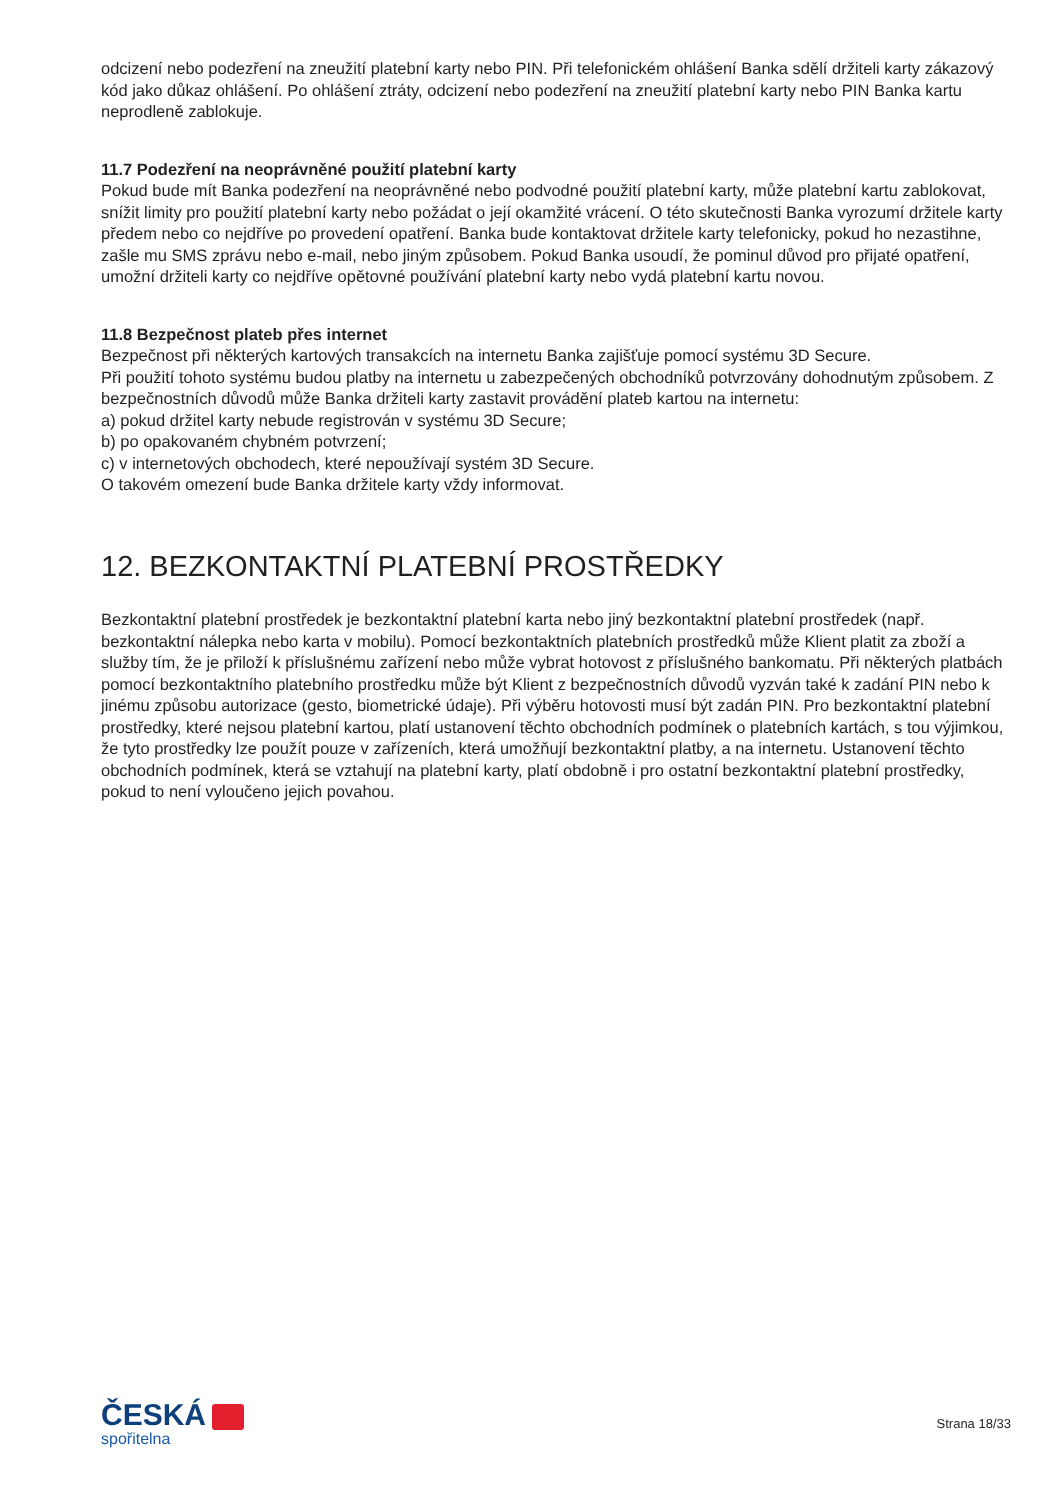odcizení nebo podezření na zneužití platební karty nebo PIN. Při telefonickém ohlášení Banka sdělí držiteli karty zákazový kód jako důkaz ohlášení. Po ohlášení ztráty, odcizení nebo podezření na zneužití platební karty nebo PIN Banka kartu neprodleně zablokuje.
11.7 Podezření na neoprávněné použití platební karty
Pokud bude mít Banka podezření na neoprávněné nebo podvodné použití platební karty, může platební kartu zablokovat, snížit limity pro použití platební karty nebo požádat o její okamžité vrácení. O této skutečnosti Banka vyrozumí držitele karty předem nebo co nejdříve po provedení opatření. Banka bude kontaktovat držitele karty telefonicky, pokud ho nezastihne, zašle mu SMS zprávu nebo e-mail, nebo jiným způsobem. Pokud Banka usoudí, že pominul důvod pro přijaté opatření, umožní držiteli karty co nejdříve opětovné používání platební karty nebo vydá platební kartu novou.
11.8 Bezpečnost plateb přes internet
Bezpečnost při některých kartových transakcích na internetu Banka zajišťuje pomocí systému 3D Secure.
Při použití tohoto systému budou platby na internetu u zabezpečených obchodníků potvrzovány dohodnutým způsobem. Z bezpečnostních důvodů může Banka držiteli karty zastavit provádění plateb kartou na internetu:
a) pokud držitel karty nebude registrován v systému 3D Secure;
b) po opakovaném chybném potvrzení;
c) v internetových obchodech, které nepoužívají systém 3D Secure.
O takovém omezení bude Banka držitele karty vždy informovat.
12. BEZKONTAKTNÍ PLATEBNÍ PROSTŘEDKY
Bezkontaktní platební prostředek je bezkontaktní platební karta nebo jiný bezkontaktní platební prostředek (např. bezkontaktní nálepka nebo karta v mobilu). Pomocí bezkontaktních platebních prostředků může Klient platit za zboží a služby tím, že je přiloží k příslušnému zařízení nebo může vybrat hotovost z příslušného bankomatu. Při některých platbách pomocí bezkontaktního platebního prostředku může být Klient z bezpečnostních důvodů vyzván také k zadání PIN nebo k jinému způsobu autorizace (gesto, biometrické údaje). Při výběru hotovosti musí být zadán PIN. Pro bezkontaktní platební prostředky, které nejsou platební kartou, platí ustanovení těchto obchodních podmínek o platebních kartách, s tou výjimkou, že tyto prostředky lze použít pouze v zařízeních, která umožňují bezkontaktní platby, a na internetu. Ustanovení těchto obchodních podmínek, která se vztahují na platební karty, platí obdobně i pro ostatní bezkontaktní platební prostředky, pokud to není vyloučeno jejich povahou.
ČESKÁ
spořitelna
Strana 18/33